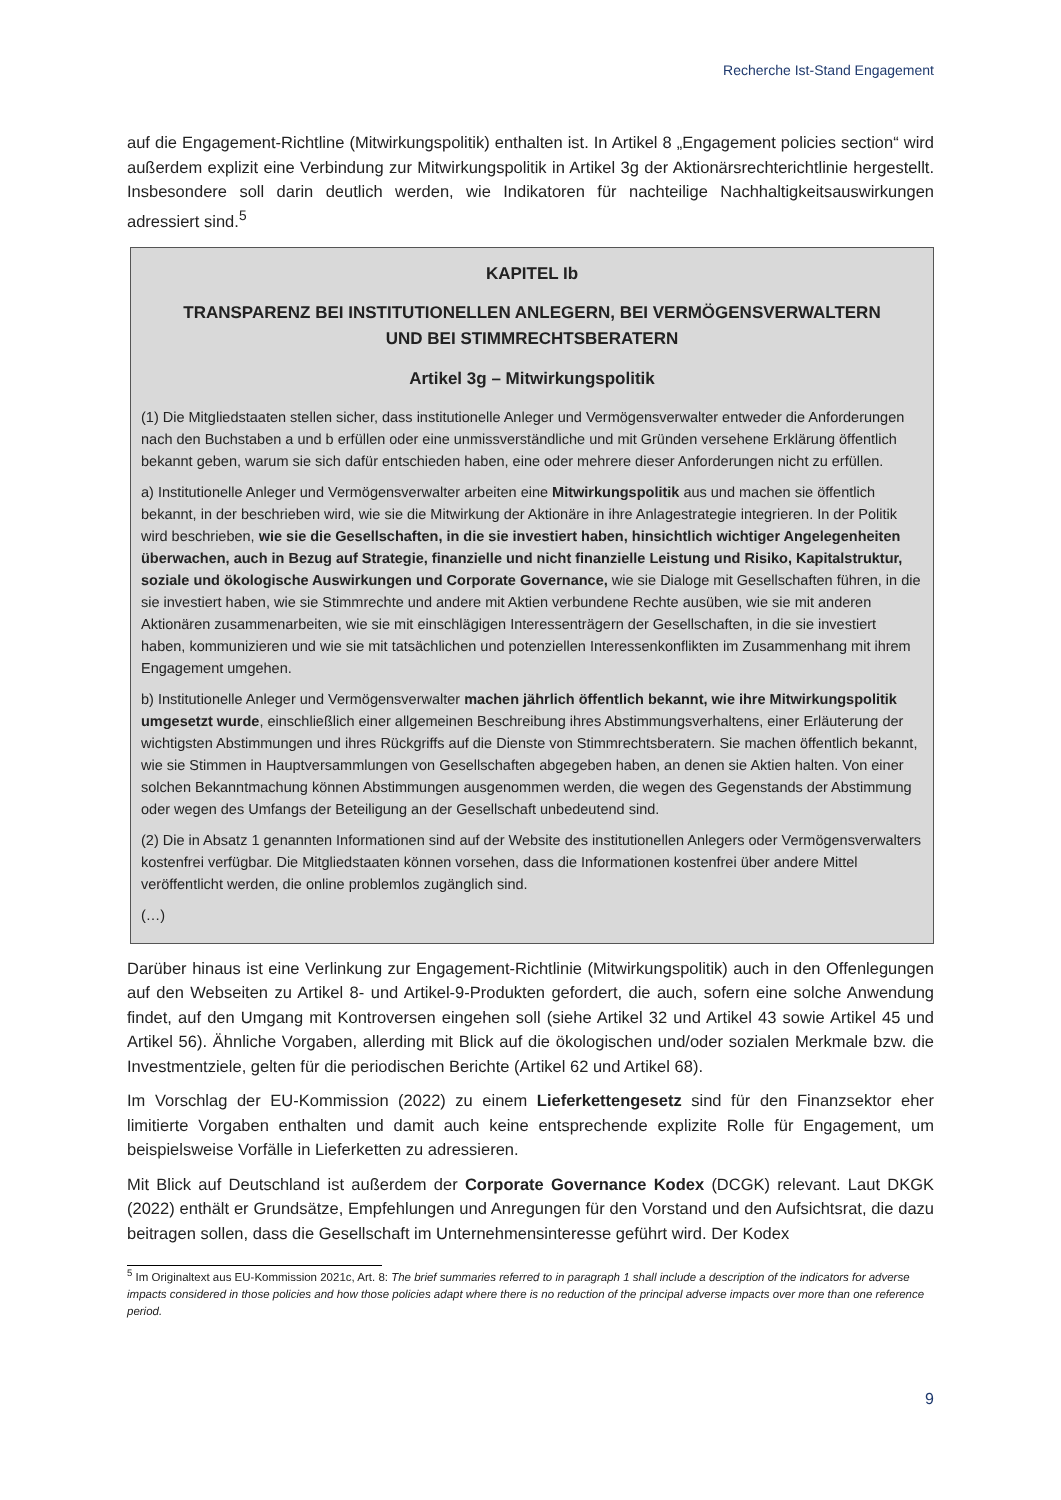Recherche Ist-Stand Engagement
auf die Engagement-Richtline (Mitwirkungspolitik) enthalten ist. In Artikel 8 „Engagement policies section“ wird außerdem explizit eine Verbindung zur Mitwirkungspolitik in Artikel 3g der Aktionärsrechterichtlinie hergestellt. Insbesondere soll darin deutlich werden, wie Indikatoren für nachteilige Nachhaltigkeitsauswirkungen adressiert sind.<sup>5</sup>
KAPITEL Ib
TRANSPARENZ BEI INSTITUTIONELLEN ANLEGERN, BEI VERMÖGENSVERWALTERN
UND BEI STIMMRECHTSBERATERN
Artikel 3g – Mitwirkungspolitik
(1) Die Mitgliedstaaten stellen sicher, dass institutionelle Anleger und Vermögensverwalter entweder die Anforderungen nach den Buchstaben a und b erfüllen oder eine unmissverständliche und mit Gründen versehene Erklärung öffentlich bekannt geben, warum sie sich dafür entschieden haben, eine oder mehrere dieser Anforderungen nicht zu erfüllen.
a) Institutionelle Anleger und Vermögensverwalter arbeiten eine Mitwirkungspolitik aus und machen sie öffentlich bekannt, in der beschrieben wird, wie sie die Mitwirkung der Aktionäre in ihre Anlagestrategie integrieren. In der Politik wird beschrieben, wie sie die Gesellschaften, in die sie investiert haben, hinsichtlich wichtiger Angelegenheiten überwachen, auch in Bezug auf Strategie, finanzielle und nicht finanzielle Leistung und Risiko, Kapitalstruktur, soziale und ökologische Auswirkungen und Corporate Governance, wie sie Dialoge mit Gesellschaften führen, in die sie investiert haben, wie sie Stimmrechte und andere mit Aktien verbundene Rechte ausüben, wie sie mit anderen Aktionären zusammenarbeiten, wie sie mit einschlägigen Interessenträgern der Gesellschaften, in die sie investiert haben, kommunizieren und wie sie mit tatsächlichen und potenziellen Interessenkonflikten im Zusammenhang mit ihrem Engagement umgehen.
b) Institutionelle Anleger und Vermögensverwalter machen jährlich öffentlich bekannt, wie ihre Mitwirkungspolitik umgesetzt wurde, einschließlich einer allgemeinen Beschreibung ihres Abstimmungsverhaltens, einer Erläuterung der wichtigsten Abstimmungen und ihres Rückgriffs auf die Dienste von Stimmrechtsberatern. Sie machen öffentlich bekannt, wie sie Stimmen in Hauptversammlungen von Gesellschaften abgegeben haben, an denen sie Aktien halten. Von einer solchen Bekanntmachung können Abstimmungen ausgenommen werden, die wegen des Gegenstands der Abstimmung oder wegen des Umfangs der Beteiligung an der Gesellschaft unbedeutend sind.
(2) Die in Absatz 1 genannten Informationen sind auf der Website des institutionellen Anlegers oder Vermögensverwalters kostenfrei verfügbar. Die Mitgliedstaaten können vorsehen, dass die Informationen kostenfrei über andere Mittel veröffentlicht werden, die online problemlos zugänglich sind.
(…)
Darüber hinaus ist eine Verlinkung zur Engagement-Richtlinie (Mitwirkungspolitik) auch in den Offenlegungen auf den Webseiten zu Artikel 8- und Artikel-9-Produkten gefordert, die auch, sofern eine solche Anwendung findet, auf den Umgang mit Kontroversen eingehen soll (siehe Artikel 32 und Artikel 43 sowie Artikel 45 und Artikel 56). Ähnliche Vorgaben, allerding mit Blick auf die ökologischen und/oder sozialen Merkmale bzw. die Investmentziele, gelten für die periodischen Berichte (Artikel 62 und Artikel 68).
Im Vorschlag der EU-Kommission (2022) zu einem Lieferkettengesetz sind für den Finanzsektor eher limitierte Vorgaben enthalten und damit auch keine entsprechende explizite Rolle für Engagement, um beispielsweise Vorfälle in Lieferketten zu adressieren.
Mit Blick auf Deutschland ist außerdem der Corporate Governance Kodex (DCGK) relevant. Laut DKGK (2022) enthält er Grundsätze, Empfehlungen und Anregungen für den Vorstand und den Aufsichtsrat, die dazu beitragen sollen, dass die Gesellschaft im Unternehmensinteresse geführt wird. Der Kodex
<sup>5</sup> Im Originaltext aus EU-Kommission 2021c, Art. 8: The brief summaries referred to in paragraph 1 shall include a description of the indicators for adverse impacts considered in those policies and how those policies adapt where there is no reduction of the principal adverse impacts over more than one reference period.
9